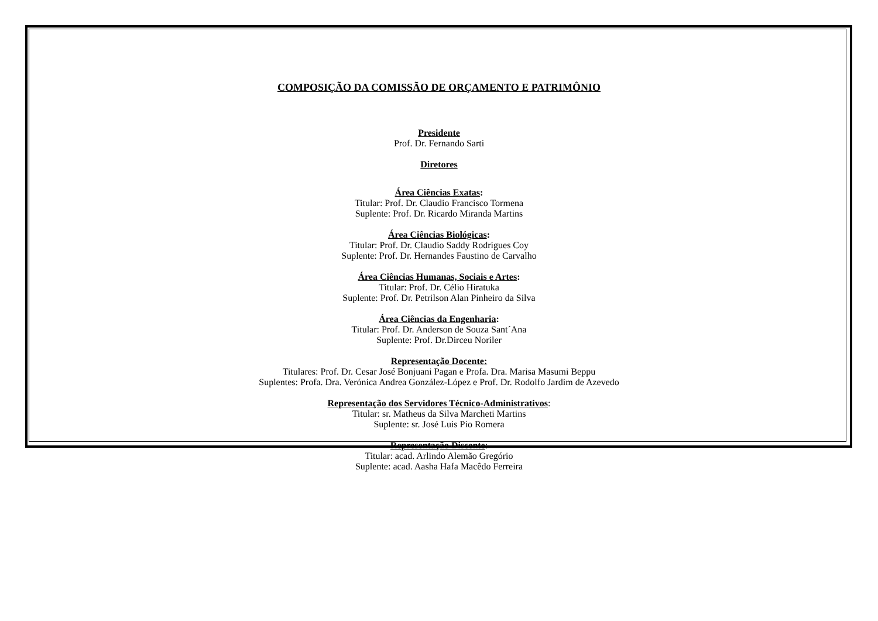COMPOSIÇÃO DA COMISSÃO DE ORÇAMENTO E PATRIMÔNIO
Presidente
Prof. Dr. Fernando Sarti
Diretores
Área Ciências Exatas:
Titular: Prof. Dr. Claudio Francisco Tormena
Suplente: Prof. Dr. Ricardo Miranda Martins
Área Ciências Biológicas:
Titular: Prof. Dr. Claudio Saddy Rodrigues Coy
Suplente: Prof. Dr. Hernandes Faustino de Carvalho
Área Ciências Humanas, Sociais e Artes:
Titular: Prof. Dr. Célio Hiratuka
Suplente: Prof. Dr. Petrilson Alan Pinheiro da Silva
Área Ciências da Engenharia:
Titular: Prof. Dr. Anderson de Souza Sant´Ana
Suplente: Prof. Dr.Dirceu Noriler
Representação Docente:
Titulares: Prof. Dr. Cesar José Bonjuani Pagan e Profa. Dra. Marisa Masumi Beppu
Suplentes: Profa. Dra. Verónica Andrea González-López e Prof. Dr. Rodolfo Jardim de Azevedo
Representação dos Servidores Técnico-Administrativos:
Titular: sr. Matheus da Silva Marcheti Martins
Suplente: sr. José Luis Pio Romera
Representação Discente:
Titular: acad. Arlindo Alemão Gregório
Suplente: acad. Aasha Hafa Macêdo Ferreira